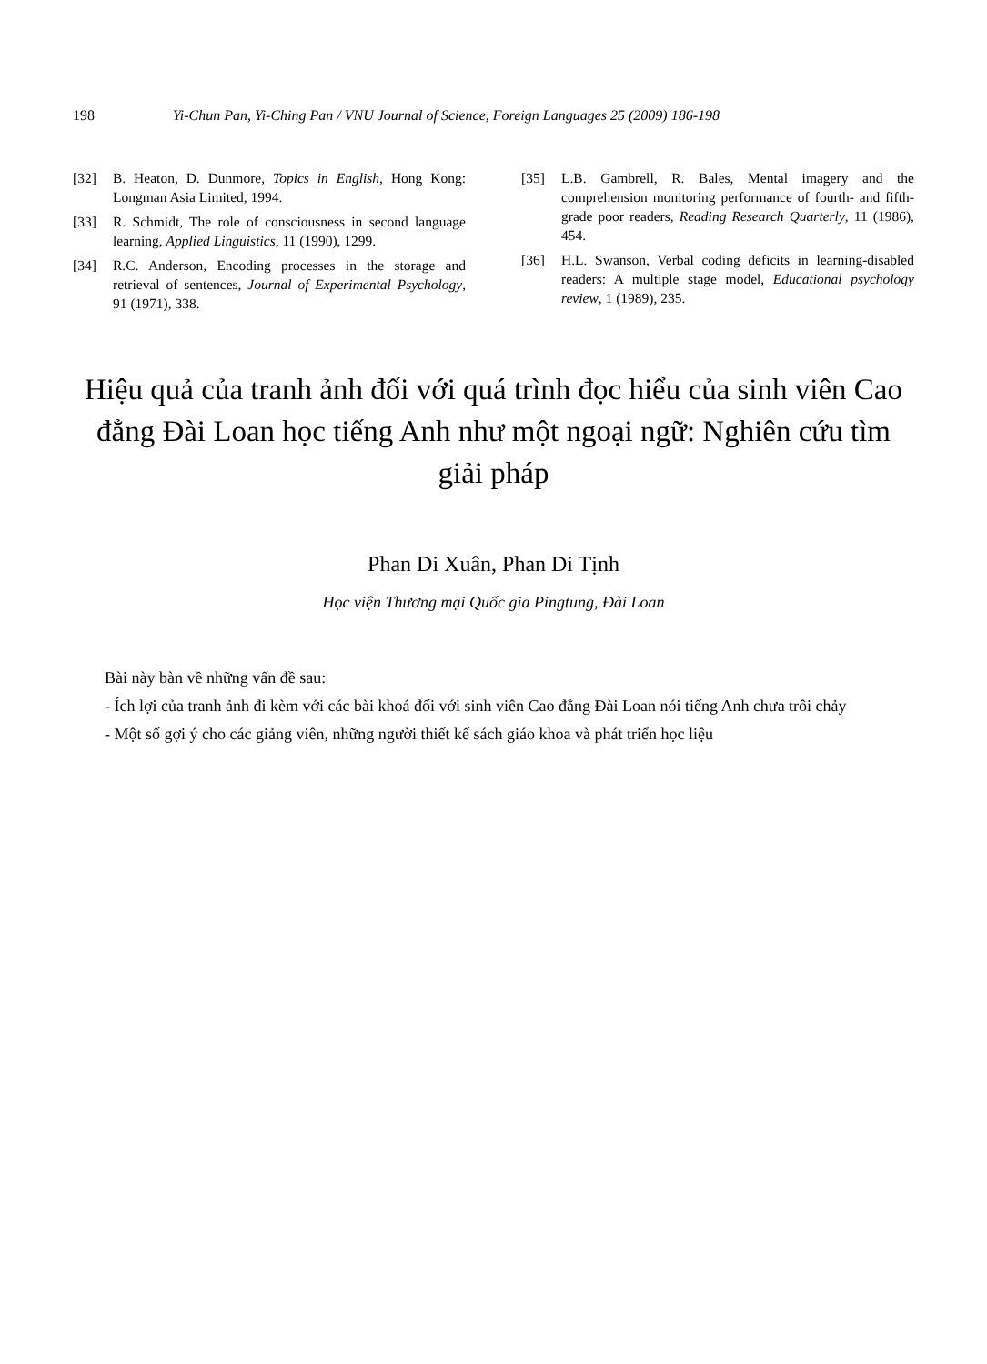198 Yi-Chun Pan, Yi-Ching Pan / VNU Journal of Science, Foreign Languages 25 (2009) 186-198
[32] B. Heaton, D. Dunmore, Topics in English, Hong Kong: Longman Asia Limited, 1994.
[33] R. Schmidt, The role of consciousness in second language learning, Applied Linguistics, 11 (1990), 1299.
[34] R.C. Anderson, Encoding processes in the storage and retrieval of sentences, Journal of Experimental Psychology, 91 (1971), 338.
[35] L.B. Gambrell, R. Bales, Mental imagery and the comprehension monitoring performance of fourth- and fifth-grade poor readers, Reading Research Quarterly, 11 (1986), 454.
[36] H.L. Swanson, Verbal coding deficits in learning-disabled readers: A multiple stage model, Educational psychology review, 1 (1989), 235.
Hiệu quả của tranh ảnh đối với quá trình đọc hiểu của sinh viên Cao đẳng Đài Loan học tiếng Anh như một ngoại ngữ: Nghiên cứu tìm giải pháp
Phan Di Xuân, Phan Di Tịnh
Học viện Thương mại Quốc gia Pingtung, Đài Loan
Bài này bàn về những vấn đề sau:
- Ích lợi của tranh ảnh đi kèm với các bài khoá đối với sinh viên Cao đẳng Đài Loan nói tiếng Anh chưa trôi chảy
- Một số gợi ý cho các giảng viên, những người thiết kế sách giáo khoa và phát triển học liệu